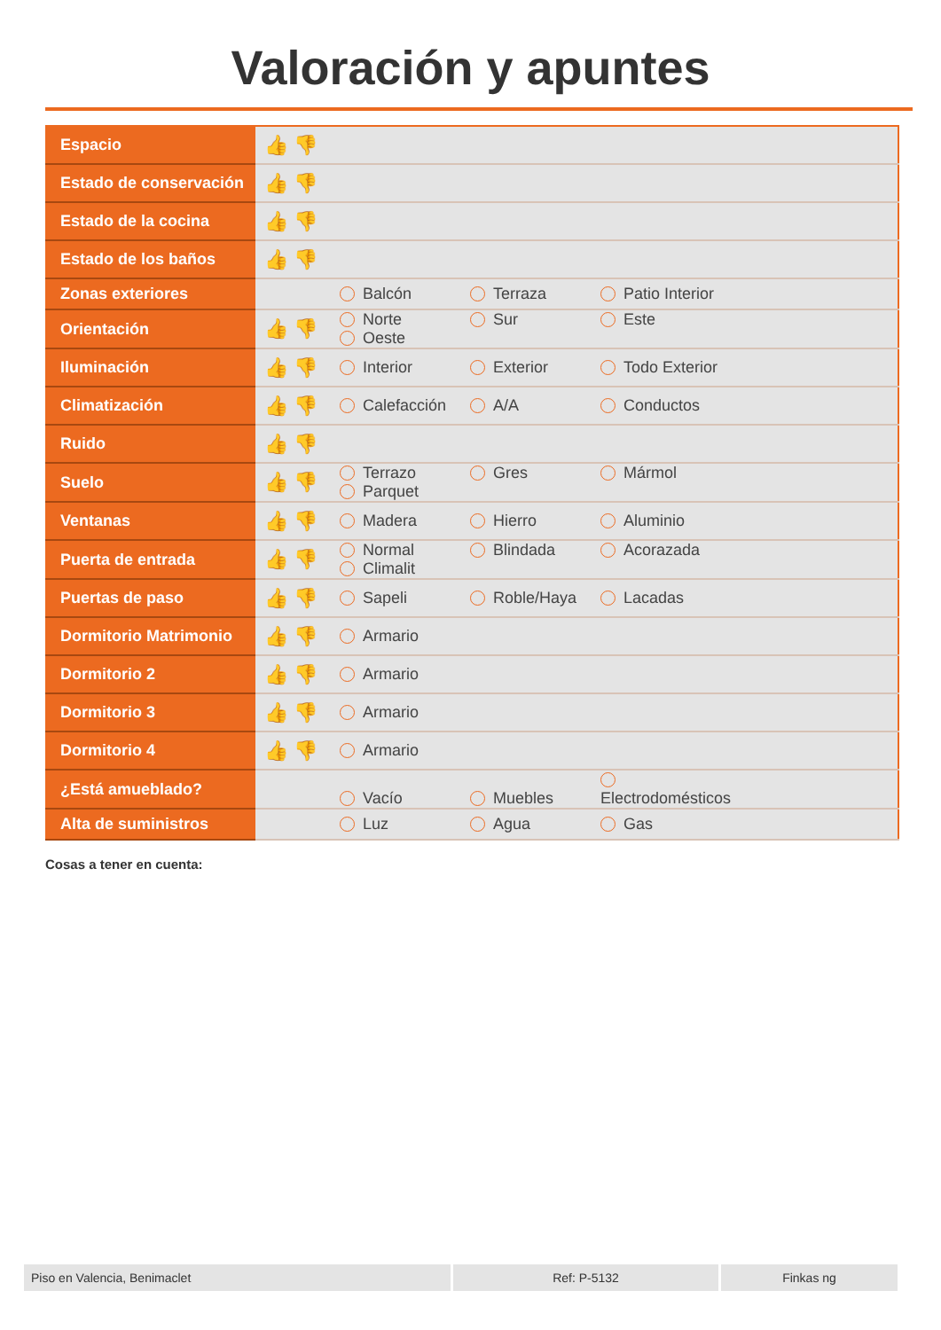Valoración y apuntes
| Espacio | 👍 👎 | |
| Estado de conservación | 👍 👎 | |
| Estado de la cocina | 👍 👎 | |
| Estado de los baños | 👍 👎 | |
| Zonas exteriores | | Balcón Terraza Patio Interior |
| Orientación | 👍 👎 | Norte Sur Este Oeste |
| Iluminación | 👍 👎 | Interior Exterior Todo Exterior |
| Climatización | 👍 👎 | Calefacción A/A Conductos |
| Ruido | 👍 👎 | |
| Suelo | 👍 👎 | Terrazo Gres Mármol Parquet |
| Ventanas | 👍 👎 | Madera Hierro Aluminio |
| Puerta de entrada | 👍 👎 | Normal Blindada Acorazada Climalit |
| Puertas de paso | 👍 👎 | Sapeli Roble/Haya Lacadas |
| Dormitorio Matrimonio | 👍 👎 | Armario |
| Dormitorio 2 | 👍 👎 | Armario |
| Dormitorio 3 | 👍 👎 | Armario |
| Dormitorio 4 | 👍 👎 | Armario |
| ¿Está amueblado? | | Vacío Muebles Electrodomésticos |
| Alta de suministros | | Luz Agua Gas |
Cosas a tener en cuenta:
Piso en Valencia, Benimaclet Ref: P-5132 Finkas ng